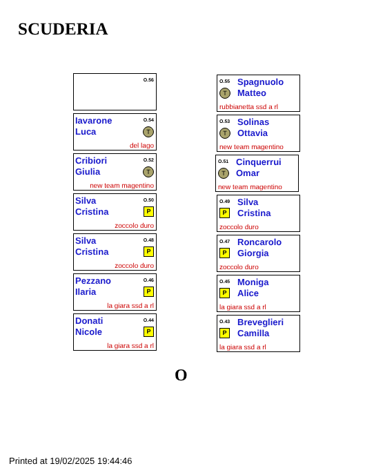SCUDERIA
O.56
Iavarone
Luca
O.54
T
del lago
Cribiori
Giulia
O.52
T
new team magentino
Silva
Cristina
O.50
P
zoccolo duro
Silva
Cristina
O.48
P
zoccolo duro
Pezzano
Ilaria
O.46
P
la giara ssd a rl
Donati
Nicole
O.44
P
la giara ssd a rl
O.55
T
Spagnuolo
Matteo
rubbianetta ssd a rl
O.53
T
Solinas
Ottavia
new team magentino
O.51
T
Cinquerrui
Omar
new team magentino
O.49
P
Silva
Cristina
zoccolo duro
O.47
P
Roncarolo
Giorgia
zoccolo duro
O.45
P
Moniga
Alice
la giara ssd a rl
O.43
P
Breveglieri
Camilla
la giara ssd a rl
O
Printed at 19/02/2025 19:44:46